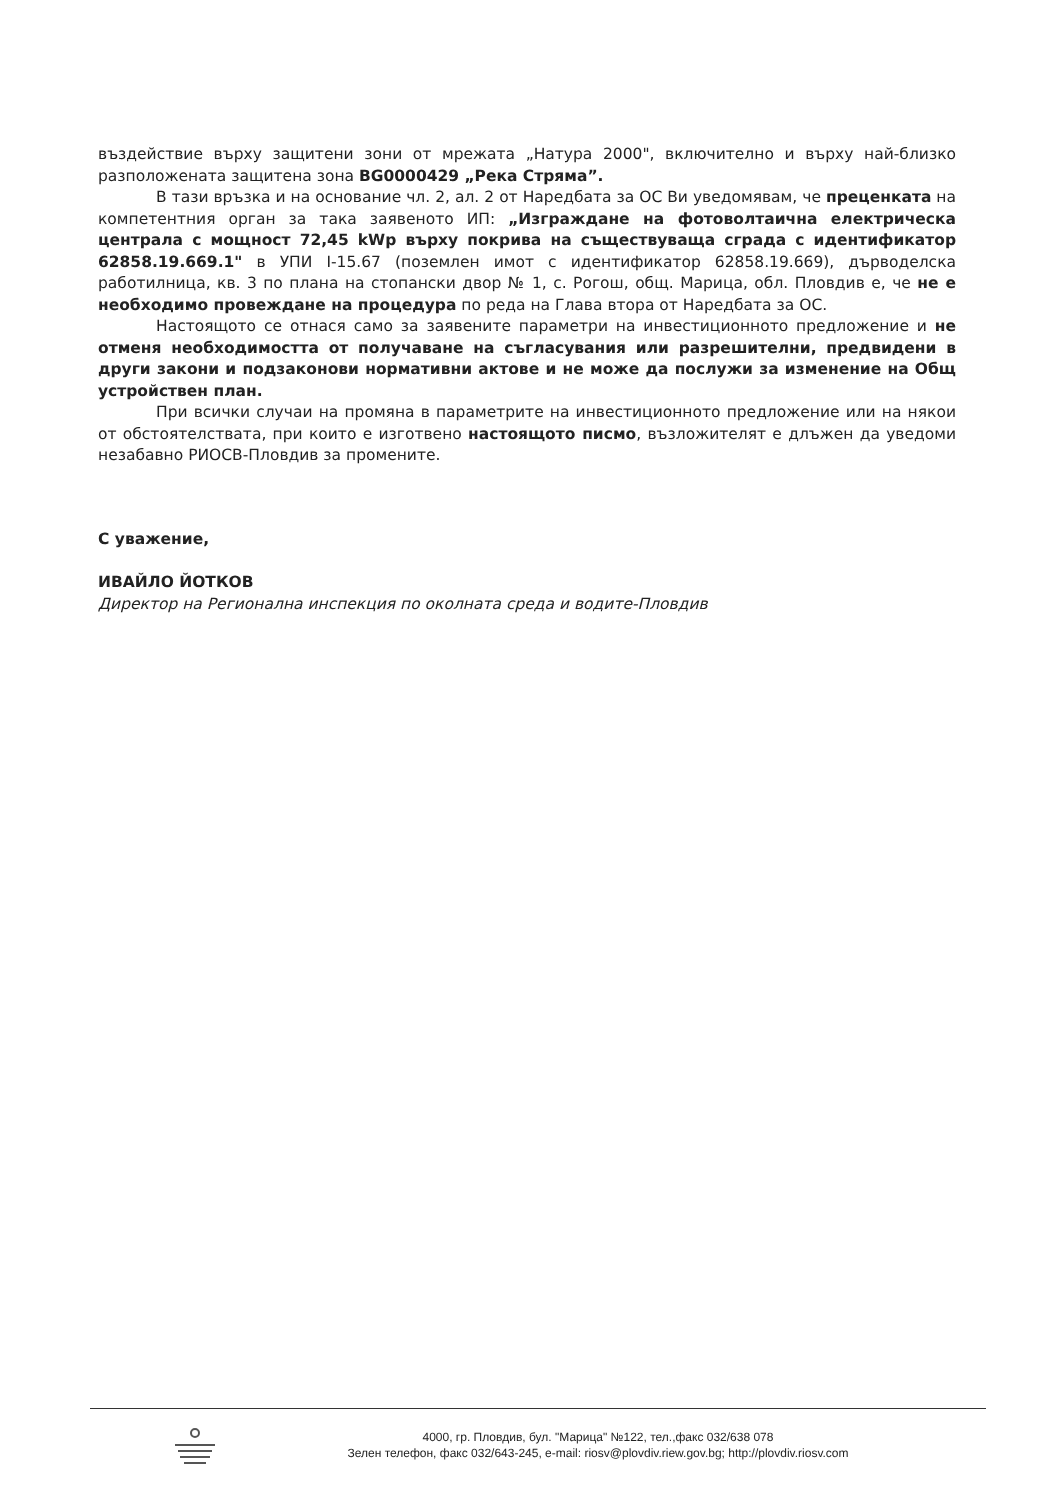въздействие върху защитени зони от мрежата „Натура 2000", включително и върху най-близко разположената защитена зона BG0000429 „Река Стряма”.
В тази връзка и на основание чл. 2, ал. 2 от Наредбата за ОС Ви уведомявам, че преценката на компетентния орган за така заявеното ИП: „Изграждане на фотоволтаична електрическа централа с мощност 72,45 kWp върху покрива на съществуваща сграда с идентификатор 62858.19.669.1" в УПИ I-15.67 (поземлен имот с идентификатор 62858.19.669), дърводелска работилница, кв. 3 по плана на стопански двор № 1, с. Рогош, общ. Марица, обл. Пловдив е, че не е необходимо провеждане на процедура по реда на Глава втора от Наредбата за ОС.
Настоящото се отнася само за заявените параметри на инвестиционното предложение и не отменя необходимостта от получаване на съгласувания или разрешителни, предвидени в други закони и подзаконови нормативни актове и не може да послужи за изменение на Общ устройствен план.
При всички случаи на промяна в параметрите на инвестиционното предложение или на някои от обстоятелствата, при които е изготвено настоящото писмо, възложителят е длъжен да уведоми незабавно РИОСВ-Пловдив за промените.
С уважение,
ИВАЙЛО ЙОТКОВ
Директор на Регионална инспекция по околната среда и водите-Пловдив
4000, гр. Пловдив, бул. "Марица" №122, тел.,факс 032/638 078
Зелен телефон, факс 032/643-245, e-mail: riosv@plovdiv.riew.gov.bg; http://plovdiv.riosv.com